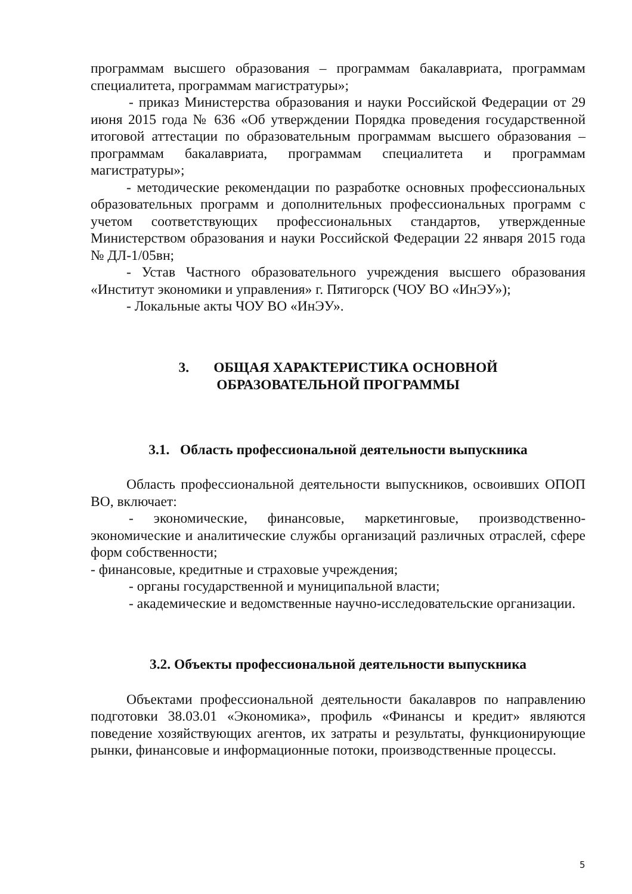программам высшего образования – программам бакалавриата, программам специалитета, программам магистратуры»;
- приказ Министерства образования и науки Российской Федерации от 29 июня 2015 года № 636 «Об утверждении Порядка проведения государственной итоговой аттестации по образовательным программам высшего образования – программам бакалавриата, программам специалитета и программам магистратуры»;
- методические рекомендации по разработке основных профессиональных образовательных программ и дополнительных профессиональных программ с учетом соответствующих профессиональных стандартов, утвержденные Министерством образования и науки Российской Федерации 22 января 2015 года № ДЛ-1/05вн;
- Устав Частного образовательного учреждения высшего образования «Институт экономики и управления» г. Пятигорск (ЧОУ ВО «ИнЭУ»);
- Локальные акты ЧОУ ВО «ИнЭУ».
3. ОБЩАЯ ХАРАКТЕРИСТИКА ОСНОВНОЙ
ОБРАЗОВАТЕЛЬНОЙ ПРОГРАММЫ
3.1. Область профессиональной деятельности выпускника
Область профессиональной деятельности выпускников, освоивших ОПОП ВО, включает:
- экономические, финансовые, маркетинговые, производственно-экономические и аналитические службы организаций различных отраслей, сфере форм собственности;
- финансовые, кредитные и страховые учреждения;
- органы государственной и муниципальной власти;
- академические и ведомственные научно-исследовательские организации.
3.2. Объекты профессиональной деятельности выпускника
Объектами профессиональной деятельности бакалавров по направлению подготовки 38.03.01 «Экономика», профиль «Финансы и кредит» являются поведение хозяйствующих агентов, их затраты и результаты, функционирующие рынки, финансовые и информационные потоки, производственные процессы.
5